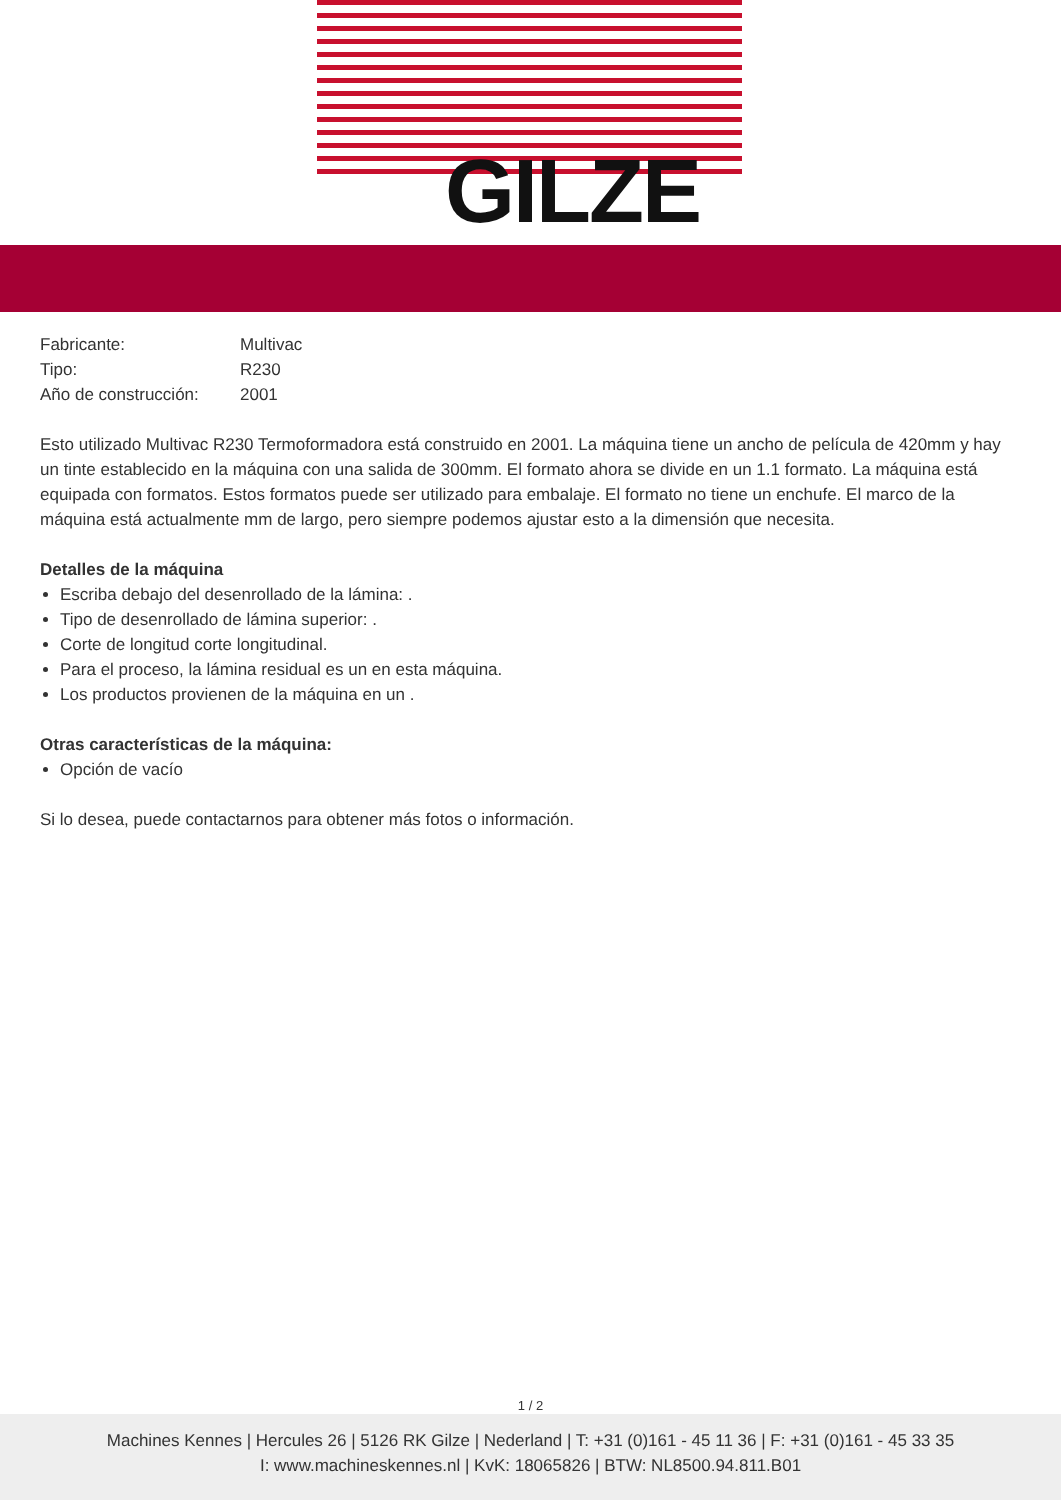GILZE
| Fabricante: | Multivac |
| Tipo: | R230 |
| Año de construcción: | 2001 |
Esto utilizado Multivac R230 Termoformadora está construido en 2001. La máquina tiene un ancho de película de 420mm y hay un tinte establecido en la máquina con una salida de 300mm. El formato ahora se divide en un 1.1 formato. La máquina está equipada con formatos. Estos formatos puede ser utilizado para embalaje. El formato no tiene un enchufe. El marco de la máquina está actualmente mm de largo, pero siempre podemos ajustar esto a la dimensión que necesita.
Detalles de la máquina
Escriba debajo del desenrollado de la lámina: .
Tipo de desenrollado de lámina superior: .
Corte de longitud corte longitudinal.
Para el proceso, la lámina residual es un en esta máquina.
Los productos provienen de la máquina en un .
Otras características de la máquina:
Opción de vacío
Si lo desea, puede contactarnos para obtener más fotos o información.
1 / 2
Machines Kennes | Hercules 26 | 5126 RK Gilze | Nederland | T: +31 (0)161 - 45 11 36 | F: +31 (0)161 - 45 33 35
I: www.machineskennes.nl | KvK: 18065826 | BTW: NL8500.94.811.B01